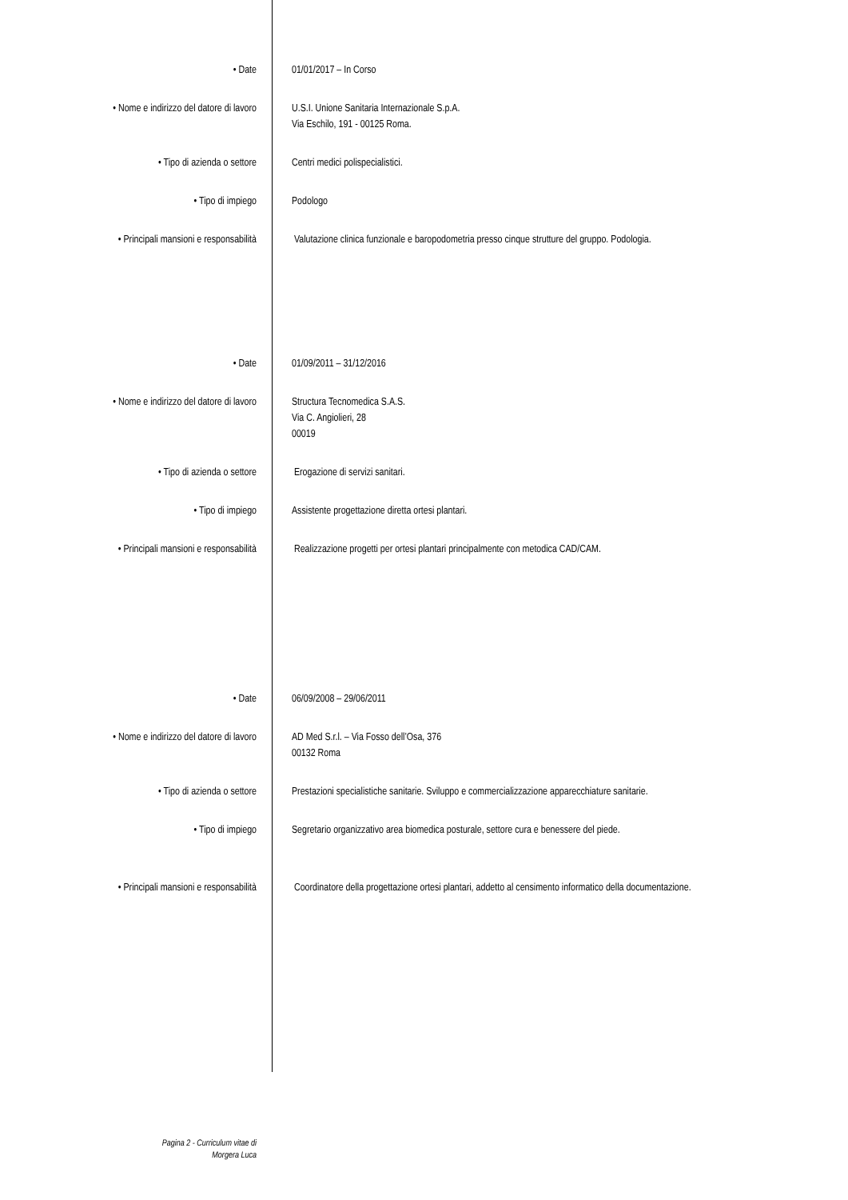• Date 01/01/2017 – In Corso
• Nome e indirizzo del datore di lavoro U.S.I. Unione Sanitaria Internazionale S.p.A.
Via Eschilo, 191 - 00125 Roma.
• Tipo di azienda o settore Centri medici polispecialistici.
• Tipo di impiego Podologo
• Principali mansioni e responsabilità Valutazione clinica funzionale e baropodometria presso cinque strutture del gruppo. Podologia.
• Date 01/09/2011 – 31/12/2016
• Nome e indirizzo del datore di lavoro Structura Tecnomedica S.A.S.
Via C. Angiolieri, 28
00019
• Tipo di azienda o settore Erogazione di servizi sanitari.
• Tipo di impiego Assistente progettazione diretta ortesi plantari.
• Principali mansioni e responsabilità Realizzazione progetti per ortesi plantari principalmente con metodica CAD/CAM.
• Date 06/09/2008 – 29/06/2011
• Nome e indirizzo del datore di lavoro AD Med S.r.l. – Via Fosso dell’Osa, 376
00132 Roma
• Tipo di azienda o settore Prestazioni specialistiche sanitarie. Sviluppo e commercializzazione apparecchiature sanitarie.
• Tipo di impiego Segretario organizzativo area biomedica posturale, settore cura e benessere del piede.
• Principali mansioni e responsabilità Coordinatore della progettazione ortesi plantari, addetto al censimento informatico della documentazione.
Pagina 2 - Curriculum vitae di
Morgera Luca